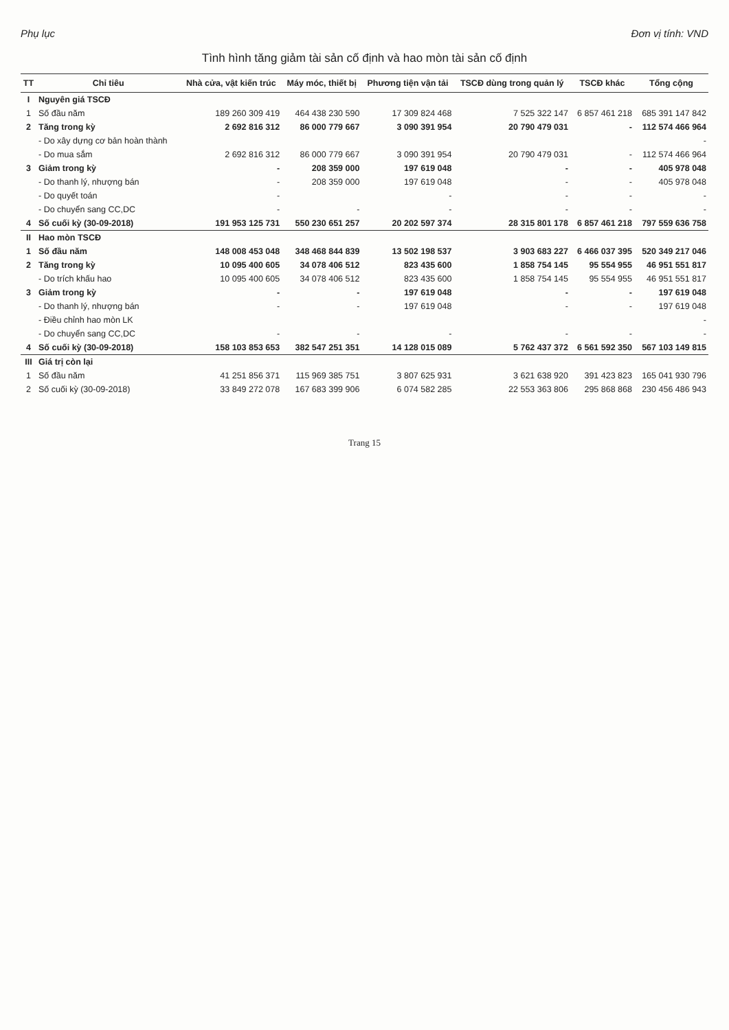Phụ lục Đơn vị tính: VND
Tình hình tăng giảm tài sản cố định và hao mòn tài sản cố định
| TT | Chỉ tiêu | Nhà cửa, vật kiến trúc | Máy móc, thiết bị | Phương tiện vận tải | TSCĐ dùng trong quản lý | TSCĐ khác | Tổng cộng |
| --- | --- | --- | --- | --- | --- | --- | --- |
| I | Nguyên giá TSCĐ | | | | | | |
| 1 | Số đầu năm | 189 260 309 419 | 464 438 230 590 | 17 309 824 468 | 7 525 322 147 | 6 857 461 218 | 685 391 147 842 |
| 2 | Tăng trong kỳ | 2 692 816 312 | 86 000 779 667 | 3 090 391 954 | 20 790 479 031 | - | 112 574 466 964 |
| | - Do xây dựng cơ bản hoàn thành | | | | | | - |
| | - Do mua sắm | 2 692 816 312 | 86 000 779 667 | 3 090 391 954 | 20 790 479 031 | - | 112 574 466 964 |
| 3 | Giảm trong kỳ | - | 208 359 000 | 197 619 048 | - | - | 405 978 048 |
| | - Do thanh lý, nhượng bán | - | 208 359 000 | 197 619 048 | - | - | 405 978 048 |
| | - Do quyết toán | - | | - | - | - | - |
| | - Do chuyển sang CC,DC | - | - | - | - | - | - |
| 4 | Số cuối kỳ (30-09-2018) | 191 953 125 731 | 550 230 651 257 | 20 202 597 374 | 28 315 801 178 | 6 857 461 218 | 797 559 636 758 |
| II | Hao mòn TSCĐ | | | | | | |
| 1 | Số đầu năm | 148 008 453 048 | 348 468 844 839 | 13 502 198 537 | 3 903 683 227 | 6 466 037 395 | 520 349 217 046 |
| 2 | Tăng trong kỳ | 10 095 400 605 | 34 078 406 512 | 823 435 600 | 1 858 754 145 | 95 554 955 | 46 951 551 817 |
| | - Do trích khấu hao | 10 095 400 605 | 34 078 406 512 | 823 435 600 | 1 858 754 145 | 95 554 955 | 46 951 551 817 |
| 3 | Giảm trong kỳ | - | - | 197 619 048 | - | - | 197 619 048 |
| | - Do thanh lý, nhượng bán | - | - | 197 619 048 | - | - | 197 619 048 |
| | - Điều chỉnh hao mòn LK | | | | | | - |
| | - Do chuyển sang CC,DC | - | - | - | - | - | - |
| 4 | Số cuối kỳ (30-09-2018) | 158 103 853 653 | 382 547 251 351 | 14 128 015 089 | 5 762 437 372 | 6 561 592 350 | 567 103 149 815 |
| III | Giá trị còn lại | | | | | | |
| 1 | Số đầu năm | 41 251 856 371 | 115 969 385 751 | 3 807 625 931 | 3 621 638 920 | 391 423 823 | 165 041 930 796 |
| 2 | Số cuối kỳ (30-09-2018) | 33 849 272 078 | 167 683 399 906 | 6 074 582 285 | 22 553 363 806 | 295 868 868 | 230 456 486 943 |
Trang 15